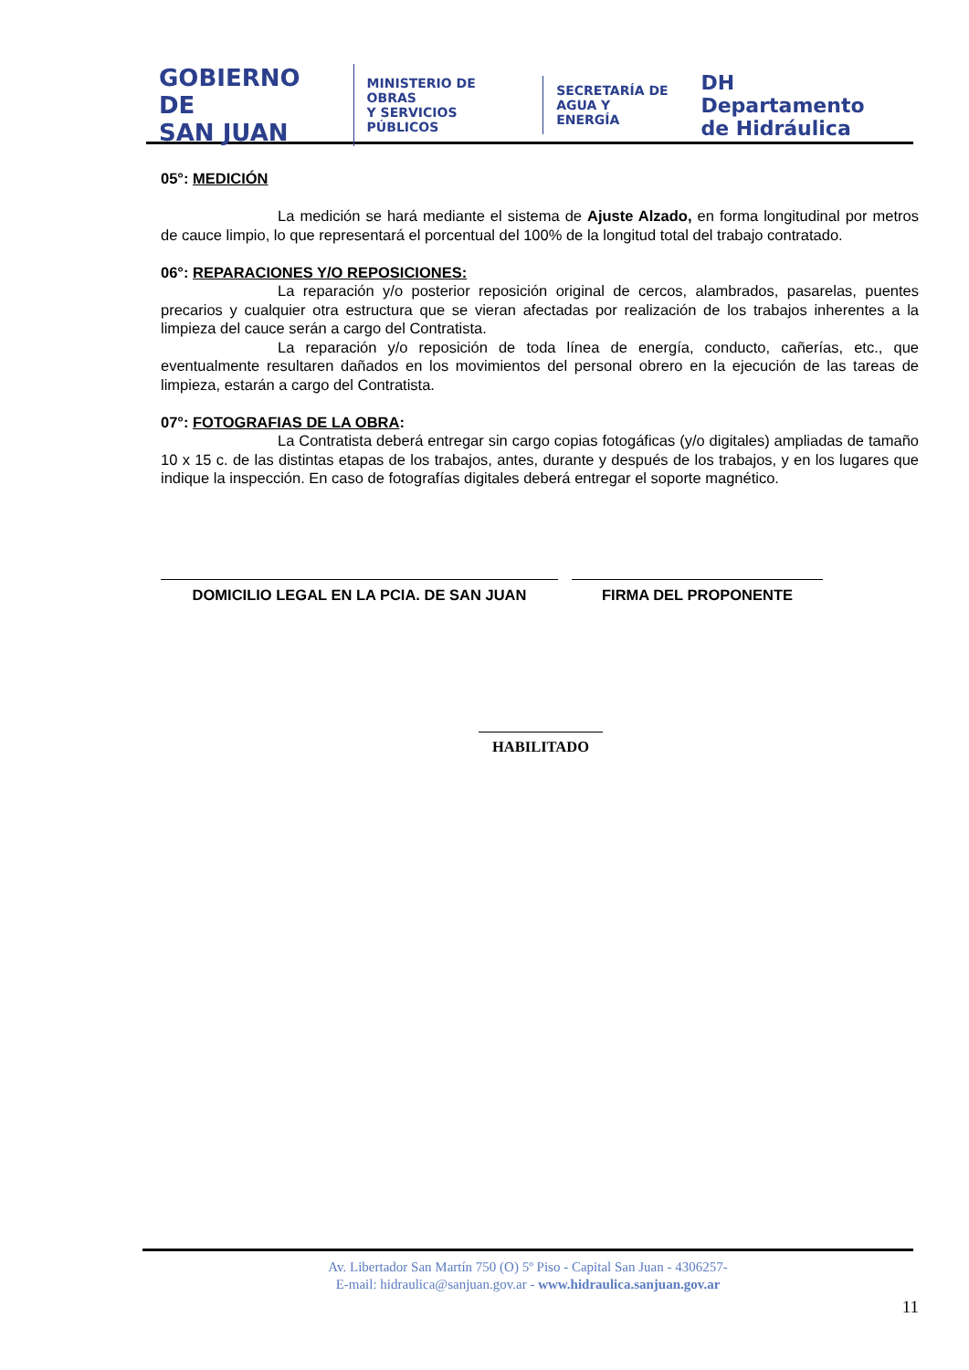GOBIERNO DE
SAN JUAN
MINISTERIO DE
OBRAS
Y SERVICIOS PÚBLICOS
SECRETARÍA DE
AGUA Y ENERGÍA
DH Departamento
de Hidráulica
05°: MEDICIÓN
La medición se hará mediante el sistema de Ajuste Alzado, en forma longitudinal por metros de cauce limpio, lo que representará el porcentual del 100% de la longitud total del trabajo contratado.
06°: REPARACIONES Y/O REPOSICIONES:
La reparación y/o posterior reposición original de cercos, alambrados, pasarelas, puentes precarios y cualquier otra estructura que se vieran afectadas por realización de los trabajos inherentes a la limpieza del cauce serán a cargo del Contratista.
La reparación y/o reposición de toda línea de energía, conducto, cañerías, etc., que eventualmente resultaren dañados en los movimientos del personal obrero en la ejecución de las tareas de limpieza, estarán a cargo del Contratista.
07°: FOTOGRAFIAS DE LA OBRA:
La Contratista deberá entregar sin cargo copias fotogáficas (y/o digitales) ampliadas de tamaño 10 x 15 c. de las distintas etapas de los trabajos, antes, durante y después de los trabajos, y en los lugares que indique la inspección. En caso de fotografías digitales deberá entregar el soporte magnético.
DOMICILIO LEGAL EN LA PCIA. DE SAN JUAN FIRMA DEL PROPONENTE
HABILITADO
Av. Libertador San Martín 750 (O) 5º Piso - Capital San Juan - 4306257-
E-mail: hidraulica@sanjuan.gov.ar - www.hidraulica.sanjuan.gov.ar
11